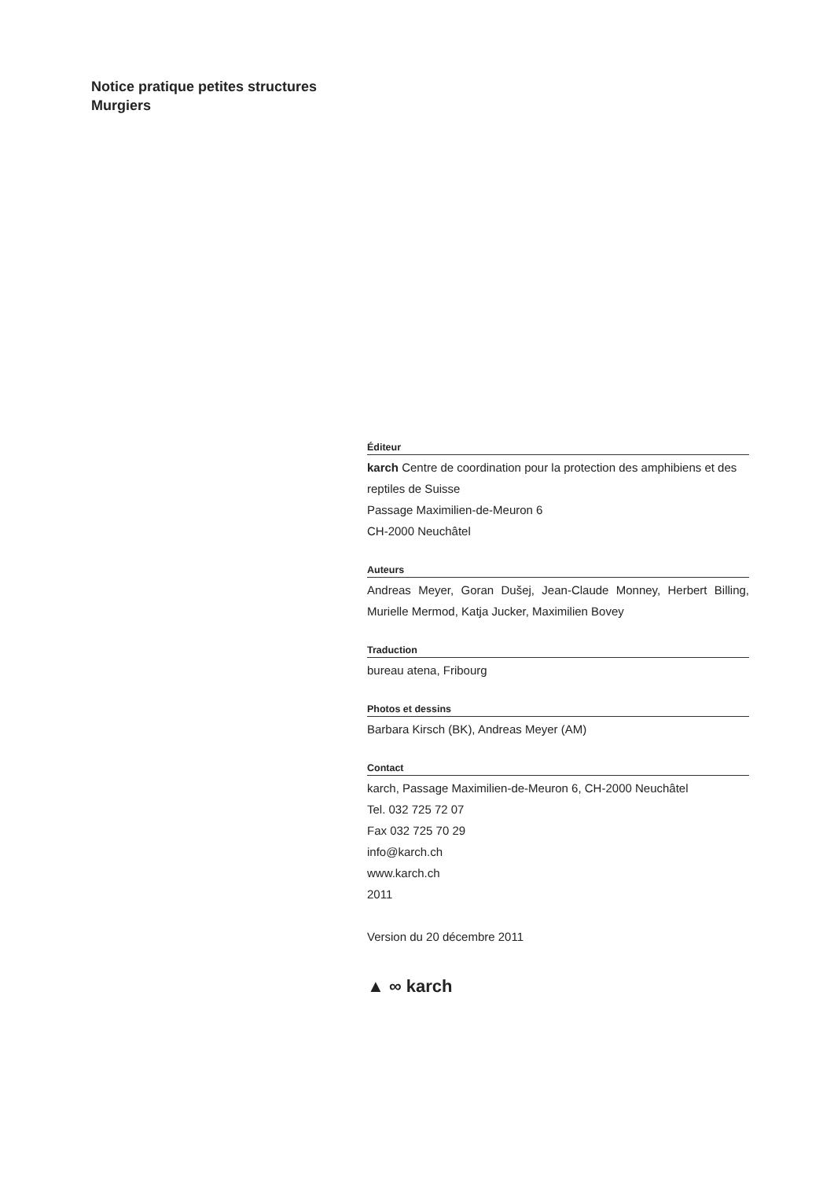Notice pratique petites structures
Murgiers
Éditeur
karch Centre de coordination pour la protection des amphibiens et des reptiles de Suisse
Passage Maximilien-de-Meuron 6
CH-2000 Neuchâtel
Auteurs
Andreas Meyer, Goran Dušej, Jean-Claude Monney, Herbert Billing, Murielle Mermod, Katja Jucker, Maximilien Bovey
Traduction
bureau atena, Fribourg
Photos et dessins
Barbara Kirsch (BK), Andreas Meyer (AM)
Contact
karch, Passage Maximilien-de-Meuron 6, CH-2000 Neuchâtel
Tel. 032 725 72 07
Fax 032 725 70 29
info@karch.ch
www.karch.ch
2011
Version du 20 décembre 2011
▲ ∞ karch